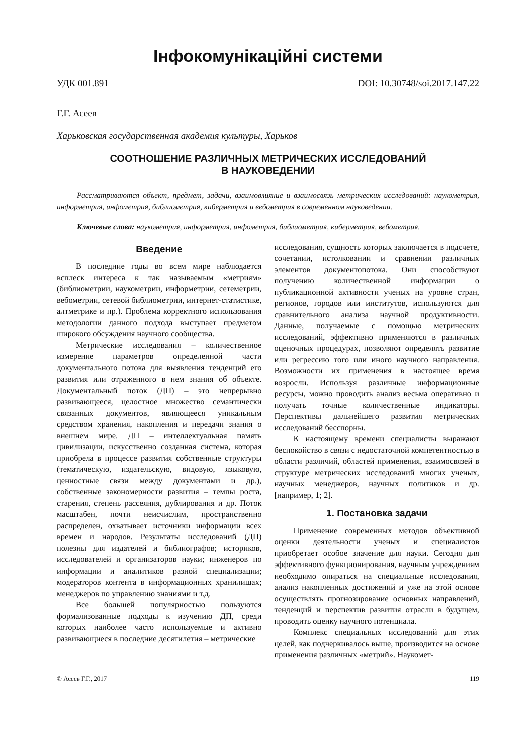Інфокомунікаційні системи
УДК 001.891 DOI: 10.30748/soi.2017.147.22
Г.Г. Асеев
Харьковская государственная академия культуры, Харьков
СООТНОШЕНИЕ РАЗЛИЧНЫХ МЕТРИЧЕСКИХ ИССЛЕДОВАНИЙ
В НАУКОВЕДЕНИИ
Рассматриваются объект, предмет, задачи, взаимовлияние и взаимосвязь метрических исследований: наукометрия, информетрия, инфометрия, библиометрия, киберметрия и вебометрия в современном науковедении.
Ключевые слова: наукометрия, информетрия, инфометрия, библиометрия, киберметрия, вебометрия.
Введение
В последние годы во всем мире наблюдается всплеск интереса к так называемым «метриям» (библиометрии, наукометрии, информетрии, сетеметрии, вебометрии, сетевой библиометрии, интернет-статистике, алтметрике и пр.). Проблема корректного использования методологии данного подхода выступает предметом широкого обсуждения научного сообщества.
Метрические исследования – количественное измерение параметров определенной части документального потока для выявления тенденций его развития или отраженного в нем знания об объекте. Документальный поток (ДП) – это непрерывно развивающееся, целостное множество семантически связанных документов, являющееся уникальным средством хранения, накопления и передачи знания о внешнем мире. ДП – интеллектуальная память цивилизации, искусственно созданная система, которая приобрела в процессе развития собственные структуры (тематическую, издательскую, видовую, языковую, ценностные связи между документами и др.), собственные закономерности развития – темпы роста, старения, степень рассеяния, дублирования и др. Поток масштабен, почти неисчислим, пространственно распределен, охватывает источники информации всех времен и народов. Результаты исследований (ДП) полезны для издателей и библиографов; историков, исследователей и организаторов науки; инженеров по информации и аналитиков разной специализации; модераторов контента в информационных хранилищах; менеджеров по управлению знаниями и т.д.
Все большей популярностью пользуются формализованные подходы к изучению ДП, среди которых наиболее часто используемые и активно развивающиеся в последние десятилетия – метрические
исследования, сущность которых заключается в подсчете, сочетании, истолковании и сравнении различных элементов документопотока. Они способствуют получению количественной информации о публикационной активности ученых на уровне стран, регионов, городов или институтов, используются для сравнительного анализа научной продуктивности. Данные, получаемые с помощью метрических исследований, эффективно применяются в различных оценочных процедурах, позволяют определять развитие или регрессию того или иного научного направления. Возможности их применения в настоящее время возросли. Используя различные информационные ресурсы, можно проводить анализ весьма оперативно и получать точные количественные индикаторы. Перспективы дальнейшего развития метрических исследований бесспорны.
К настоящему времени специалисты выражают беспокойство в связи с недостаточной компетентностью в области различий, областей применения, взаимосвязей в структуре метрических исследований многих ученых, научных менеджеров, научных политиков и др. [например, 1; 2].
1. Постановка задачи
Применение современных методов объективной оценки деятельности ученых и специалистов приобретает особое значение для науки. Сегодня для эффективного функционирования, научным учреждениям необходимо опираться на специальные исследования, анализ накопленных достижений и уже на этой основе осуществлять прогнозирование основных направлений, тенденций и перспектив развития отрасли в будущем, проводить оценку научного потенциала.
Комплекс специальных исследований для этих целей, как подчеркивалось выше, производится на основе применения различных «метрий». Наукомет-
© Асеев Г.Г., 2017 119